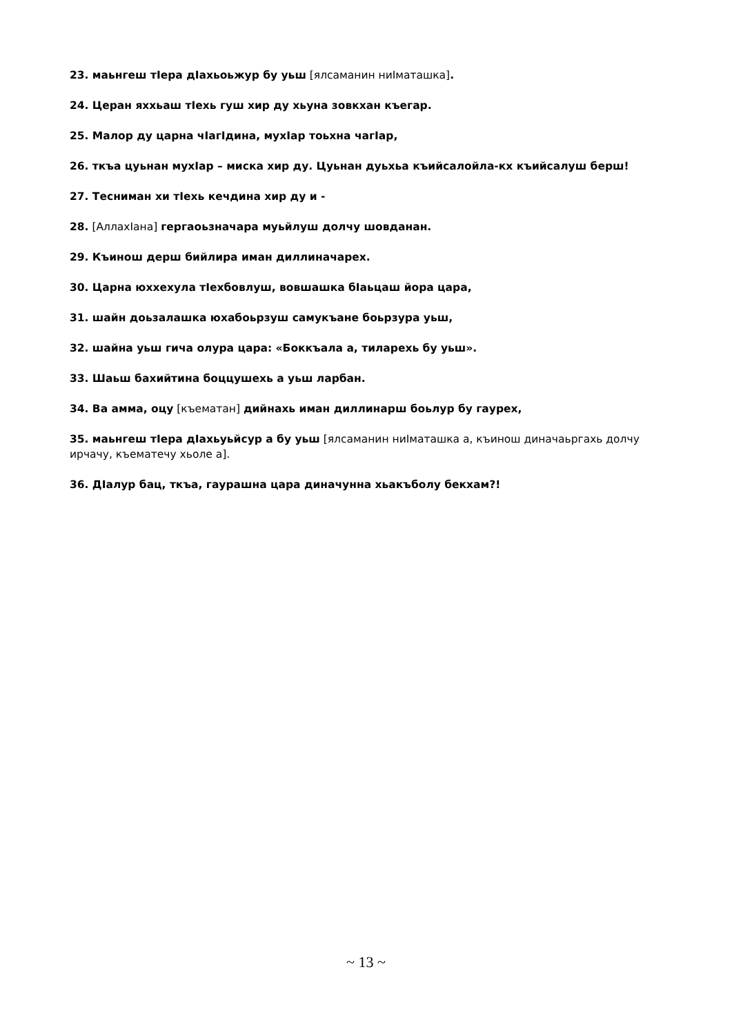23. маьнгеш тIера дIахьоьжур бу уьш [ялсаманин ниIматашка].
24. Церан яххьаш тIехь гуш хир ду хьуна зовкхан къегар.
25. Малор ду царна чIагIдина, мухIар тоьхна чагIар,
26. ткъа цуьнан мухIар – миска хир ду. Цуьнан дуьхьа къийсалойла-кх къийсалуш берш!
27. Тесниман хи тIехь кечдина хир ду и -
28. [АллахIана] гергаоьзначара муьйлуш долчу шовданан.
29. Къинош дерш бийлира иман диллиначарех.
30. Царна юххехула тIехбовлуш, вовшашка бIаьцаш йора цара,
31. шайн доьзалашка юхабоьрзуш самукъане боьрзура уьш,
32. шайна уьш гича олура цара: «Боккъала а, тиларехь бу уьш».
33. Шаьш бахийтина боццушехь а уьш ларбан.
34. Ва амма, оцу [къематан] дийнахь иман диллинарш боьлур бу гаурех,
35. маьнгеш тIера дIахьуьйсур а бу уьш [ялсаманин ниIматашка а, къинош диначаьргахь долчу ирчачу, къематечу хьоле а].
36. ДIалур бац, ткъа, гаурашна цара диначунна хьакъболу бекхам?!
~ 13 ~